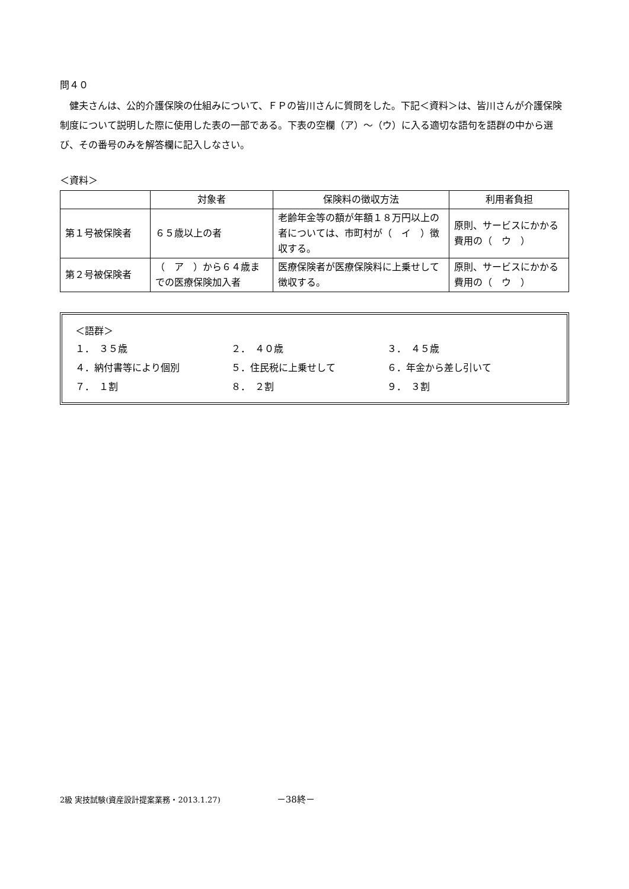問４０
健夫さんは、公的介護保険の仕組みについて、ＦＰの皆川さんに質問をした。下記＜資料＞は、皆川さんが介護保険制度について説明した際に使用した表の一部である。下表の空欄（ア）～（ウ）に入る適切な語句を語群の中から選び、その番号のみを解答欄に記入しなさい。
＜資料＞
| | 対象者 | 保険料の徴収方法 | 利用者負担 |
| --- | --- | --- | --- |
| 第１号被保険者 | ６５歳以上の者 | 老齢年金等の額が年額１８万円以上の者については、市町村が（ イ ）徴収する。 | 原則、サービスにかかる費用の（ ウ ） |
| 第２号被保険者 | （ ア ）から６４歳までの医療保険加入者 | 医療保険者が医療保険料に上乗せして徴収する。 | 原則、サービスにかかる費用の（ ウ ） |
＜語群＞
１．　３５歳
２．　４０歳
３．　４５歳
４．納付書等により個別
５．住民税に上乗せして
６．年金から差し引いて
７．　１割
８．　２割
９．　３割
2級 実技試験(資産設計提案業務・2013.1.27) －38終－